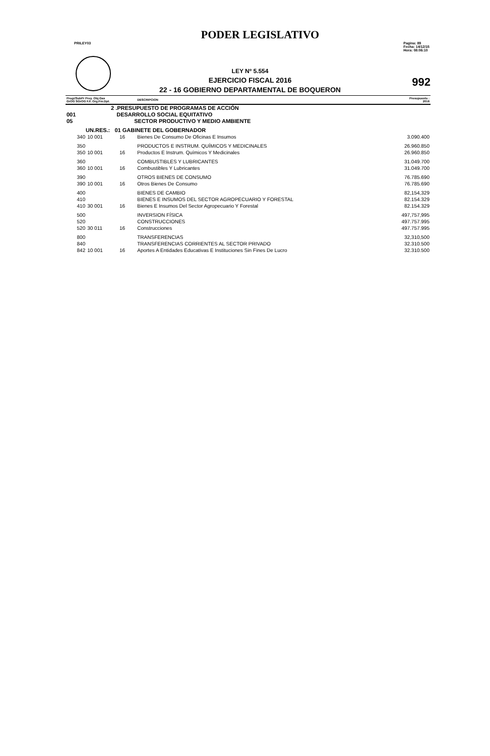PODER LEGISLATIVO
PRILEY03 Pagina: 89
Fecha: 14/12/15
Hora: 08:06:10
LEY Nº 5.554
EJERCICIO FISCAL 2016
22 - 16 GOBIERNO DEPARTAMENTAL DE BOQUERON
992
| Progr/SubPr Proy. Obj.Gas GrOG SGrOG F.F. Org.Fin.Dpt. | | | | DESCRIPCION | Presupuesto : 2016 |
| --- | --- | --- | --- | --- | --- |
| 2 .PRESUPUESTO DE PROGRAMAS DE ACCIÓN | | | | | |
| 001 | DESARROLLO SOCIAL EQUITATIVO | | | | |
| 05 | SECTOR PRODUCTIVO Y MEDIO AMBIENTE | | | | |
| UN.RES.: 01 GABINETE DEL GOBERNADOR | | | | | |
| 340 | 10 001 | 16 | | Bienes De Consumo De Oficinas E Insumos | 3.090.400 |
| 350 | | | | PRODUCTOS E INSTRUM. QUÍMICOS Y MEDICINALES | 26.960.850 |
| 350 | 10 001 | 16 | | Productos E Instrum. Químicos Y Medicinales | 26.960.850 |
| 360 | | | | COMBUSTIBLES Y LUBRICANTES | 31.049.700 |
| 360 | 10 001 | 16 | | Combustibles Y Lubricantes | 31.049.700 |
| 390 | | | | OTROS BIENES DE CONSUMO | 76.785.690 |
| 390 | 10 001 | 16 | | Otros Bienes De Consumo | 76.785.690 |
| 400 | | | | BIENES DE CAMBIO | 82,154,329 |
| 410 | | | | BIENES E INSUMOS DEL SECTOR AGROPECUARIO Y FORESTAL | 82.154.329 |
| 410 | 30 001 | 16 | | Bienes E Insumos Del Sector Agropecuario Y Forestal | 82.154.329 |
| 500 | | | | INVERSION FÍSICA | 497,757,995 |
| 520 | | | | CONSTRUCCIONES | 497.757.995 |
| 520 | 30 011 | 16 | | Construcciones | 497.757.995 |
| 800 | | | | TRANSFERENCIAS | 32,310,500 |
| 840 | | | | TRANSFERENCIAS CORRIENTES AL SECTOR PRIVADO | 32.310.500 |
| 842 | 10 001 | 16 | | Aportes A Entidades Educativas E Instituciones Sin Fines De Lucro | 32.310.500 |